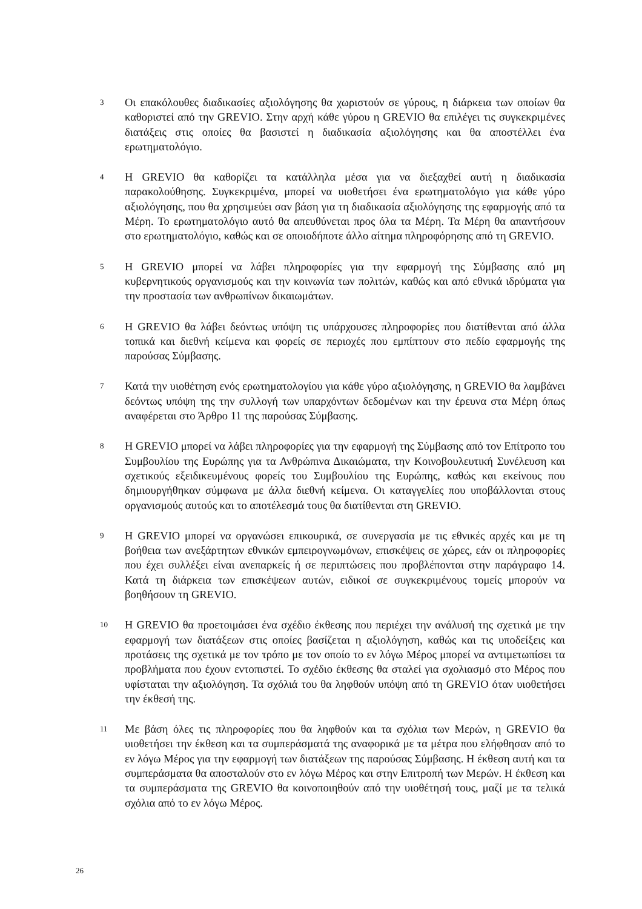3
Οι επακόλουθες διαδικασίες αξιολόγησης θα χωριστούν σε γύρους, η διάρκεια των οποίων θα καθοριστεί από την GREVIO. Στην αρχή κάθε γύρου η GREVIO θα επιλέγει τις συγκεκριμένες διατάξεις στις οποίες θα βασιστεί η διαδικασία αξιολόγησης και θα αποστέλλει ένα ερωτηματολόγιο.
4
Η GREVIO θα καθορίζει τα κατάλληλα μέσα για να διεξαχθεί αυτή η διαδικασία παρακολούθησης. Συγκεκριμένα, μπορεί να υιοθετήσει ένα ερωτηματολόγιο για κάθε γύρο αξιολόγησης, που θα χρησιμεύει σαν βάση για τη διαδικασία αξιολόγησης της εφαρμογής από τα Μέρη. Το ερωτηματολόγιο αυτό θα απευθύνεται προς όλα τα Μέρη. Τα Μέρη θα απαντήσουν στο ερωτηματολόγιο, καθώς και σε οποιοδήποτε άλλο αίτημα πληροφόρησης από τη GREVIO.
5
Η GREVIO μπορεί να λάβει πληροφορίες για την εφαρμογή της Σύμβασης από μη κυβερνητικούς οργανισμούς και την κοινωνία των πολιτών, καθώς και από εθνικά ιδρύματα για την προστασία των ανθρωπίνων δικαιωμάτων.
6
Η GREVIO θα λάβει δεόντως υπόψη τις υπάρχουσες πληροφορίες που διατίθενται από άλλα τοπικά και διεθνή κείμενα και φορείς σε περιοχές που εμπίπτουν στο πεδίο εφαρμογής της παρούσας Σύμβασης.
7
Κατά την υιοθέτηση ενός ερωτηματολογίου για κάθε γύρο αξιολόγησης, η GREVIO θα λαμβάνει δεόντως υπόψη της την συλλογή των υπαρχόντων δεδομένων και την έρευνα στα Μέρη όπως αναφέρεται στο Άρθρο 11 της παρούσας Σύμβασης.
8
Η GREVIO μπορεί να λάβει πληροφορίες για την εφαρμογή της Σύμβασης από τον Επίτροπο του Συμβουλίου της Ευρώπης για τα Ανθρώπινα Δικαιώματα, την Κοινοβουλευτική Συνέλευση και σχετικούς εξειδικευμένους φορείς του Συμβουλίου της Ευρώπης, καθώς και εκείνους που δημιουργήθηκαν σύμφωνα με άλλα διεθνή κείμενα. Οι καταγγελίες που υποβάλλονται στους οργανισμούς αυτούς και το αποτέλεσμά τους θα διατίθενται στη GREVIO.
9
Η GREVIO μπορεί να οργανώσει επικουρικά, σε συνεργασία με τις εθνικές αρχές και με τη βοήθεια των ανεξάρτητων εθνικών εμπειρογνωμόνων, επισκέψεις σε χώρες, εάν οι πληροφορίες που έχει συλλέξει είναι ανεπαρκείς ή σε περιπτώσεις που προβλέπονται στην παράγραφο 14. Κατά τη διάρκεια των επισκέψεων αυτών, ειδικοί σε συγκεκριμένους τομείς μπορούν να βοηθήσουν τη GREVIO.
10
Η GREVIO θα προετοιμάσει ένα σχέδιο έκθεσης που περιέχει την ανάλυσή της σχετικά με την εφαρμογή των διατάξεων στις οποίες βασίζεται η αξιολόγηση, καθώς και τις υποδείξεις και προτάσεις της σχετικά με τον τρόπο με τον οποίο το εν λόγω Μέρος μπορεί να αντιμετωπίσει τα προβλήματα που έχουν εντοπιστεί. Το σχέδιο έκθεσης θα σταλεί για σχολιασμό στο Μέρος που υφίσταται την αξιολόγηση. Τα σχόλιά του θα ληφθούν υπόψη από τη GREVIO όταν υιοθετήσει την έκθεσή της.
11
Με βάση όλες τις πληροφορίες που θα ληφθούν και τα σχόλια των Μερών, η GREVIO θα υιοθετήσει την έκθεση και τα συμπεράσματά της αναφορικά με τα μέτρα που ελήφθησαν από το εν λόγω Μέρος για την εφαρμογή των διατάξεων της παρούσας Σύμβασης. Η έκθεση αυτή και τα συμπεράσματα θα αποσταλούν στο εν λόγω Μέρος και στην Επιτροπή των Μερών. Η έκθεση και τα συμπεράσματα της GREVIO θα κοινοποιηθούν από την υιοθέτησή τους, μαζί με τα τελικά σχόλια από το εν λόγω Μέρος.
26